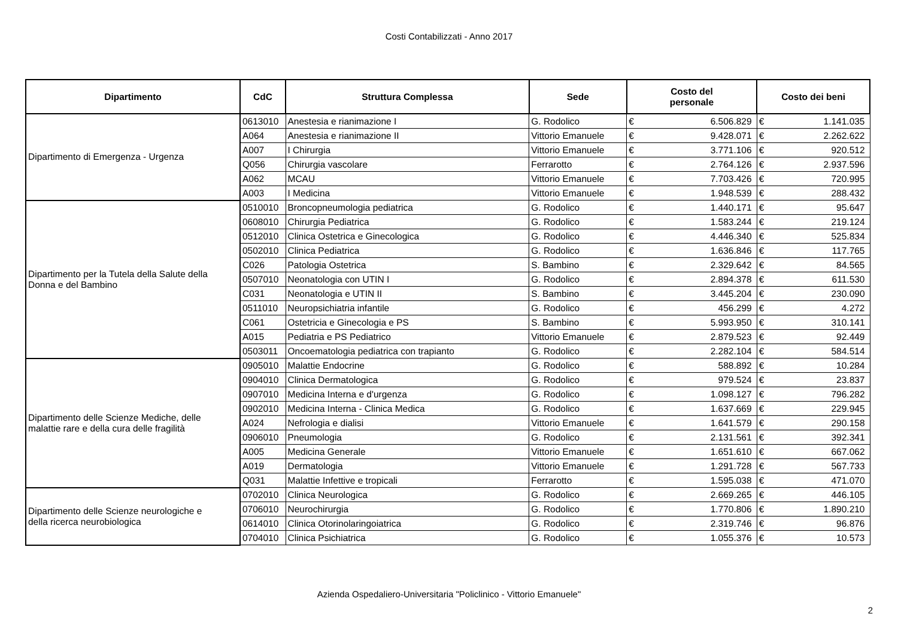Costi Contabilizzati - Anno 2017
| Dipartimento | CdC | Struttura Complessa | Sede | Costo del personale | | Costo dei beni | |
| --- | --- | --- | --- | --- | --- | --- | --- |
| Dipartimento di Emergenza - Urgenza | 0613010 | Anestesia e rianimazione I | G. Rodolico | € | 6.506.829 | € | 1.141.035 |
| | A064 | Anestesia e rianimazione II | Vittorio Emanuele | € | 9.428.071 | € | 2.262.622 |
| | A007 | I Chirurgia | Vittorio Emanuele | € | 3.771.106 | € | 920.512 |
| | Q056 | Chirurgia vascolare | Ferrarotto | € | 2.764.126 | € | 2.937.596 |
| | A062 | MCAU | Vittorio Emanuele | € | 7.703.426 | € | 720.995 |
| | A003 | I Medicina | Vittorio Emanuele | € | 1.948.539 | € | 288.432 |
| Dipartimento per la Tutela della Salute della Donna e del Bambino | 0510010 | Broncopneumologia pediatrica | G. Rodolico | € | 1.440.171 | € | 95.647 |
| | 0608010 | Chirurgia Pediatrica | G. Rodolico | € | 1.583.244 | € | 219.124 |
| | 0512010 | Clinica Ostetrica e Ginecologica | G. Rodolico | € | 4.446.340 | € | 525.834 |
| | 0502010 | Clinica Pediatrica | G. Rodolico | € | 1.636.846 | € | 117.765 |
| | C026 | Patologia Ostetrica | S. Bambino | € | 2.329.642 | € | 84.565 |
| | 0507010 | Neonatologia con UTIN I | G. Rodolico | € | 2.894.378 | € | 611.530 |
| | C031 | Neonatologia e UTIN II | S. Bambino | € | 3.445.204 | € | 230.090 |
| | 0511010 | Neuropsichiatria infantile | G. Rodolico | € | 456.299 | € | 4.272 |
| | C061 | Ostetricia e Ginecologia e PS | S. Bambino | € | 5.993.950 | € | 310.141 |
| | A015 | Pediatria e PS Pediatrico | Vittorio Emanuele | € | 2.879.523 | € | 92.449 |
| | 0503011 | Oncoematologia pediatrica con trapianto | G. Rodolico | € | 2.282.104 | € | 584.514 |
| Dipartimento delle Scienze Mediche, delle malattie rare e della cura delle fragilità | 0905010 | Malattie Endocrine | G. Rodolico | € | 588.892 | € | 10.284 |
| | 0904010 | Clinica Dermatologica | G. Rodolico | € | 979.524 | € | 23.837 |
| | 0907010 | Medicina Interna e d'urgenza | G. Rodolico | € | 1.098.127 | € | 796.282 |
| | 0902010 | Medicina Interna - Clinica Medica | G. Rodolico | € | 1.637.669 | € | 229.945 |
| | A024 | Nefrologia e dialisi | Vittorio Emanuele | € | 1.641.579 | € | 290.158 |
| | 0906010 | Pneumologia | G. Rodolico | € | 2.131.561 | € | 392.341 |
| | A005 | Medicina Generale | Vittorio Emanuele | € | 1.651.610 | € | 667.062 |
| | A019 | Dermatologia | Vittorio Emanuele | € | 1.291.728 | € | 567.733 |
| | Q031 | Malattie Infettive e tropicali | Ferrarotto | € | 1.595.038 | € | 471.070 |
| Dipartimento delle Scienze neurologiche e della ricerca neurobiologica | 0702010 | Clinica Neurologica | G. Rodolico | € | 2.669.265 | € | 446.105 |
| | 0706010 | Neurochirurgia | G. Rodolico | € | 1.770.806 | € | 1.890.210 |
| | 0614010 | Clinica Otorinolaringoiatrica | G. Rodolico | € | 2.319.746 | € | 96.876 |
| | 0704010 | Clinica Psichiatrica | G. Rodolico | € | 1.055.376 | € | 10.573 |
Azienda Ospedaliero-Universitaria "Policlinico - Vittorio Emanuele"
2